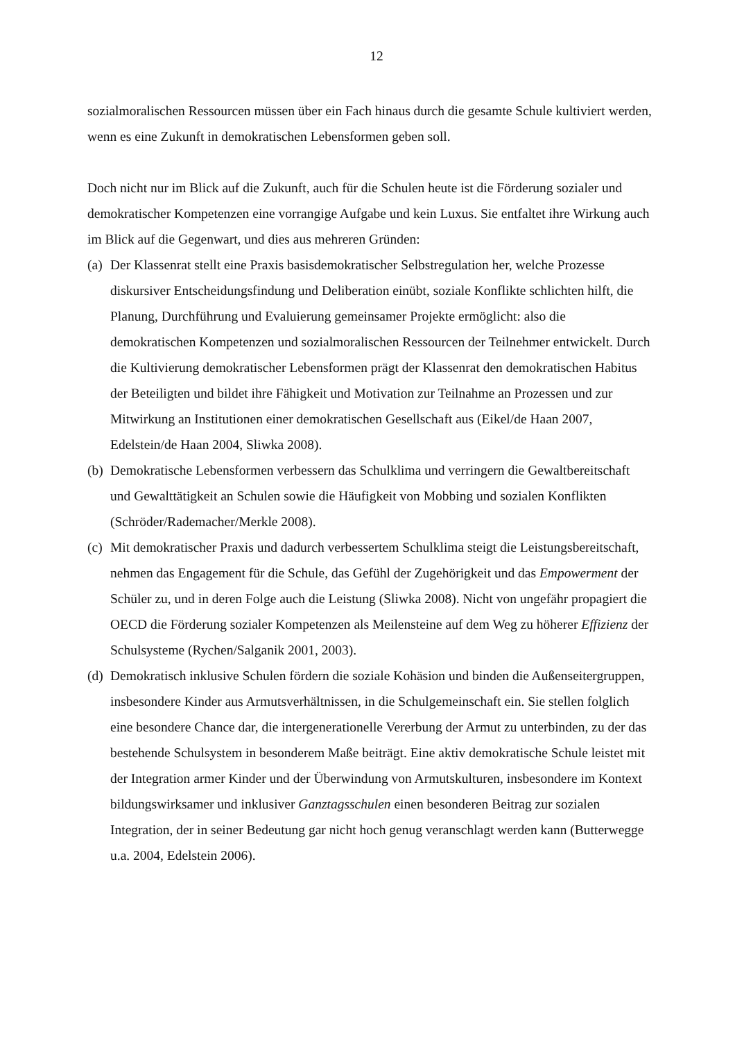12
sozialmoralischen Ressourcen müssen über ein Fach hinaus durch die gesamte Schule kultiviert werden, wenn es eine Zukunft in demokratischen Lebensformen geben soll.
Doch nicht nur im Blick auf die Zukunft, auch für die Schulen heute ist die Förderung sozialer und demokratischer Kompetenzen eine vorrangige Aufgabe und kein Luxus. Sie entfaltet ihre Wirkung auch im Blick auf die Gegenwart, und dies aus mehreren Gründen:
(a)
Der Klassenrat stellt eine Praxis basisdemokratischer Selbstregulation her, welche Prozesse diskursiver Entscheidungsfindung und Deliberation einübt, soziale Konflikte schlichten hilft, die Planung, Durchführung und Evaluierung gemeinsamer Projekte ermöglicht: also die demokratischen Kompetenzen und sozialmoralischen Ressourcen der Teilnehmer entwickelt. Durch die Kultivierung demokratischer Lebensformen prägt der Klassenrat den demokratischen Habitus der Beteiligten und bildet ihre Fähigkeit und Motivation zur Teilnahme an Prozessen und zur Mitwirkung an Institutionen einer demokratischen Gesellschaft aus (Eikel/de Haan 2007, Edelstein/de Haan 2004, Sliwka 2008).
(b)
Demokratische Lebensformen verbessern das Schulklima und verringern die Gewaltbereitschaft und Gewalttätigkeit an Schulen sowie die Häufigkeit von Mobbing und sozialen Konflikten (Schröder/Rademacher/Merkle 2008).
(c)
Mit demokratischer Praxis und dadurch verbessertem Schulklima steigt die Leistungsbereitschaft, nehmen das Engagement für die Schule, das Gefühl der Zugehörigkeit und das Empowerment der Schüler zu, und in deren Folge auch die Leistung (Sliwka 2008). Nicht von ungefähr propagiert die OECD die Förderung sozialer Kompetenzen als Meilensteine auf dem Weg zu höherer Effizienz der Schulsysteme (Rychen/Salganik 2001, 2003).
(d)
Demokratisch inklusive Schulen fördern die soziale Kohäsion und binden die Außenseitergruppen, insbesondere Kinder aus Armutsverhältnissen, in die Schulgemeinschaft ein. Sie stellen folglich eine besondere Chance dar, die intergenerationelle Vererbung der Armut zu unterbinden, zu der das bestehende Schulsystem in besonderem Maße beiträgt. Eine aktiv demokratische Schule leistet mit der Integration armer Kinder und der Überwindung von Armutskulturen, insbesondere im Kontext bildungswirksamer und inklusiver Ganztagsschulen einen besonderen Beitrag zur sozialen Integration, der in seiner Bedeutung gar nicht hoch genug veranschlagt werden kann (Butterwegge u.a. 2004, Edelstein 2006).